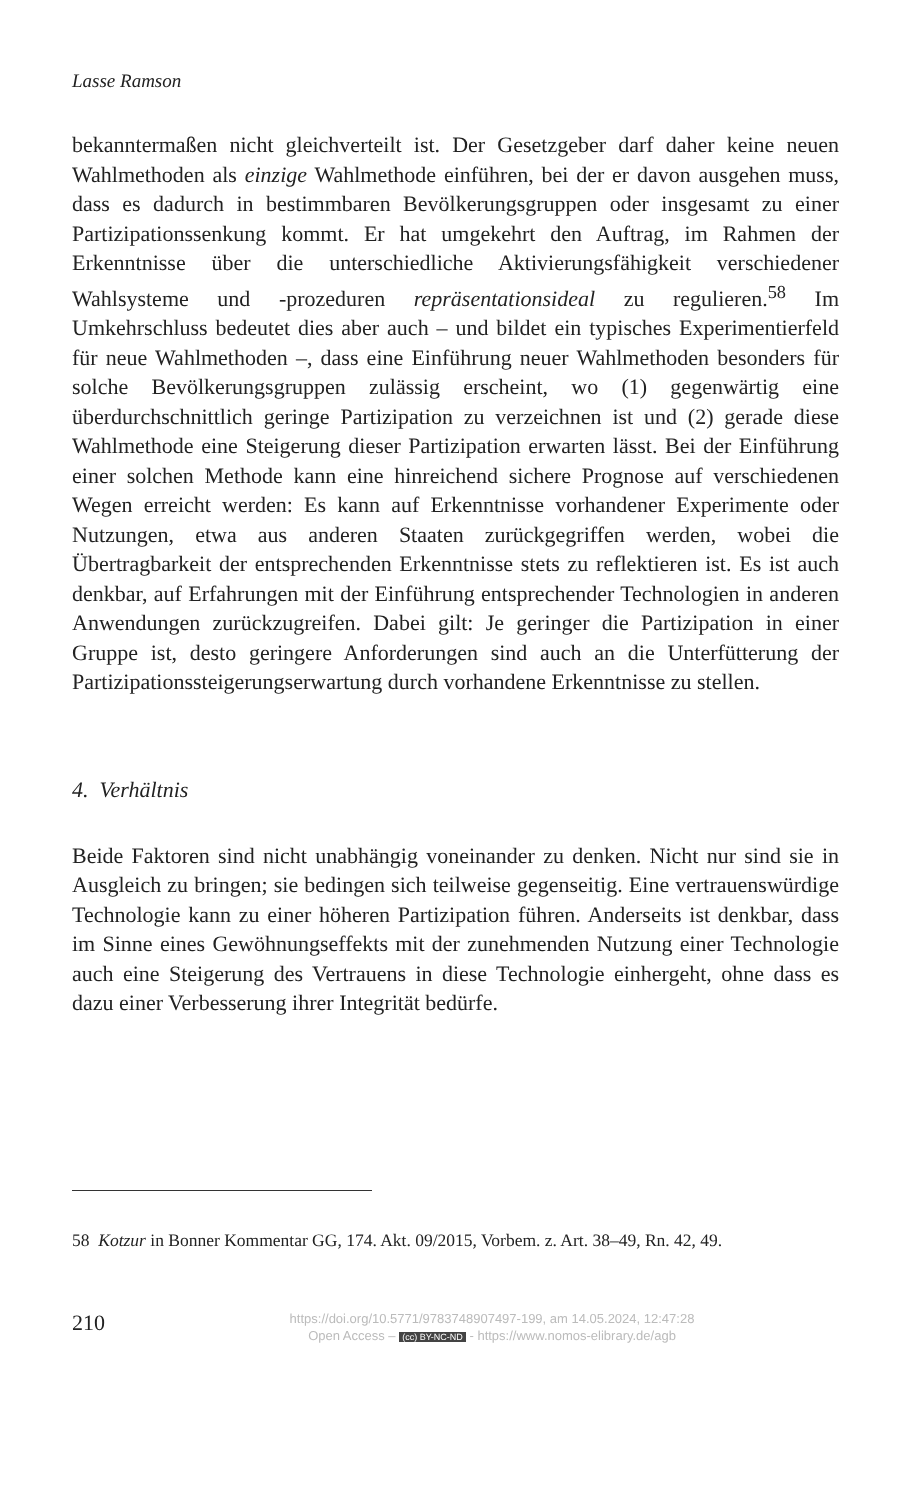Lasse Ramson
bekanntermaßen nicht gleichverteilt ist. Der Gesetzgeber darf daher keine neuen Wahlmethoden als einzige Wahlmethode einführen, bei der er davon ausgehen muss, dass es dadurch in bestimmbaren Bevölkerungsgruppen oder insgesamt zu einer Partizipationssenkung kommt. Er hat umgekehrt den Auftrag, im Rahmen der Erkenntnisse über die unterschiedliche Aktivierungsfähigkeit verschiedener Wahlsysteme und -prozeduren repräsentationsideal zu regulieren.<sup>58</sup> Im Umkehrschluss bedeutet dies aber auch – und bildet ein typisches Experimentierfeld für neue Wahlmethoden –, dass eine Einführung neuer Wahlmethoden besonders für solche Bevölkerungsgruppen zulässig erscheint, wo (1) gegenwärtig eine überdurchschnittlich geringe Partizipation zu verzeichnen ist und (2) gerade diese Wahlmethode eine Steigerung dieser Partizipation erwarten lässt. Bei der Einführung einer solchen Methode kann eine hinreichend sichere Prognose auf verschiedenen Wegen erreicht werden: Es kann auf Erkenntnisse vorhandener Experimente oder Nutzungen, etwa aus anderen Staaten zurückgegriffen werden, wobei die Übertragbarkeit der entsprechenden Erkenntnisse stets zu reflektieren ist. Es ist auch denkbar, auf Erfahrungen mit der Einführung entsprechender Technologien in anderen Anwendungen zurückzugreifen. Dabei gilt: Je geringer die Partizipation in einer Gruppe ist, desto geringere Anforderungen sind auch an die Unterfütterung der Partizipationssteigerungserwartung durch vorhandene Erkenntnisse zu stellen.
4. Verhältnis
Beide Faktoren sind nicht unabhängig voneinander zu denken. Nicht nur sind sie in Ausgleich zu bringen; sie bedingen sich teilweise gegenseitig. Eine vertrauenswürdige Technologie kann zu einer höheren Partizipation führen. Anderseits ist denkbar, dass im Sinne eines Gewöhnungseffekts mit der zunehmenden Nutzung einer Technologie auch eine Steigerung des Vertrauens in diese Technologie einhergeht, ohne dass es dazu einer Verbesserung ihrer Integrität bedürfe.
58 Kotzur in Bonner Kommentar GG, 174. Akt. 09/2015, Vorbem. z. Art. 38–49, Rn. 42, 49.
210
https://doi.org/10.5771/9783748907497-199, am 14.05.2024, 12:47:28
Open Access – (cc) BY-NC-ND - https://www.nomos-elibrary.de/agb